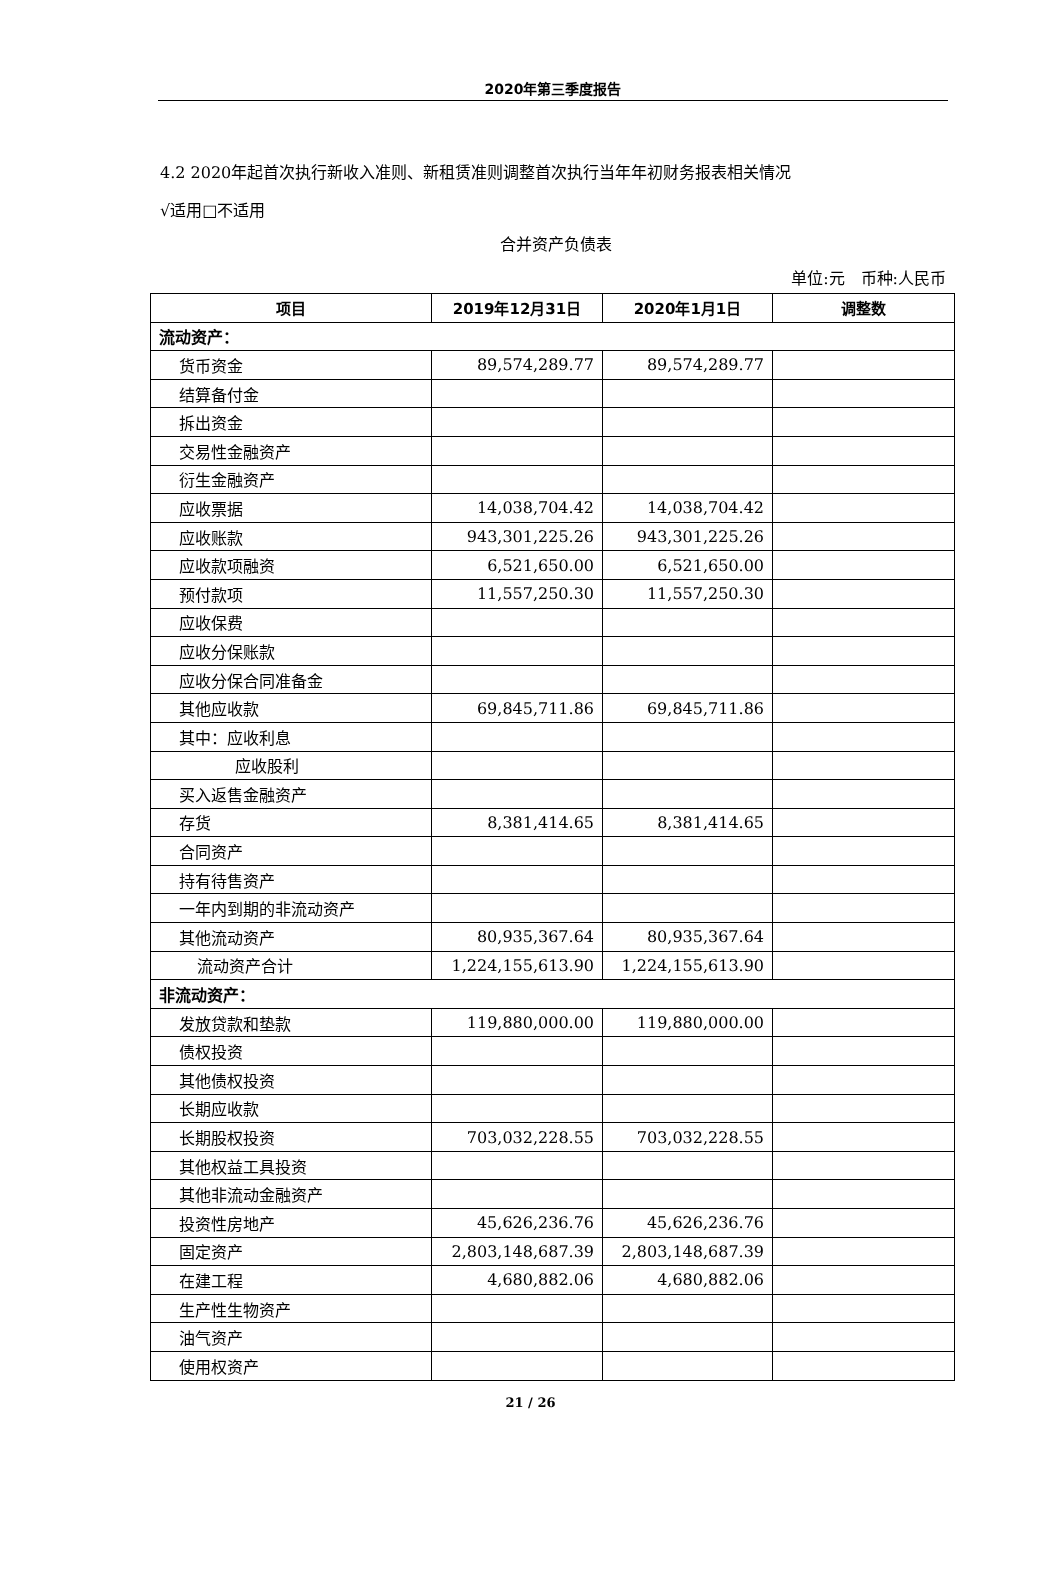2020年第三季度报告
4.2 2020年起首次执行新收入准则、新租赁准则调整首次执行当年年初财务报表相关情况
√适用□不适用
合并资产负债表
单位:元　币种:人民币
| 项目 | 2019年12月31日 | 2020年1月1日 | 调整数 |
| --- | --- | --- | --- |
| 流动资产： | | | |
| 货币资金 | 89,574,289.77 | 89,574,289.77 | |
| 结算备付金 | | | |
| 拆出资金 | | | |
| 交易性金融资产 | | | |
| 衍生金融资产 | | | |
| 应收票据 | 14,038,704.42 | 14,038,704.42 | |
| 应收账款 | 943,301,225.26 | 943,301,225.26 | |
| 应收款项融资 | 6,521,650.00 | 6,521,650.00 | |
| 预付款项 | 11,557,250.30 | 11,557,250.30 | |
| 应收保费 | | | |
| 应收分保账款 | | | |
| 应收分保合同准备金 | | | |
| 其他应收款 | 69,845,711.86 | 69,845,711.86 | |
| 其中：应收利息 | | | |
| 应收股利 | | | |
| 买入返售金融资产 | | | |
| 存货 | 8,381,414.65 | 8,381,414.65 | |
| 合同资产 | | | |
| 持有待售资产 | | | |
| 一年内到期的非流动资产 | | | |
| 其他流动资产 | 80,935,367.64 | 80,935,367.64 | |
| 流动资产合计 | 1,224,155,613.90 | 1,224,155,613.90 | |
| 非流动资产： | | | |
| 发放贷款和垫款 | 119,880,000.00 | 119,880,000.00 | |
| 债权投资 | | | |
| 其他债权投资 | | | |
| 长期应收款 | | | |
| 长期股权投资 | 703,032,228.55 | 703,032,228.55 | |
| 其他权益工具投资 | | | |
| 其他非流动金融资产 | | | |
| 投资性房地产 | 45,626,236.76 | 45,626,236.76 | |
| 固定资产 | 2,803,148,687.39 | 2,803,148,687.39 | |
| 在建工程 | 4,680,882.06 | 4,680,882.06 | |
| 生产性生物资产 | | | |
| 油气资产 | | | |
| 使用权资产 | | | |
21 / 26